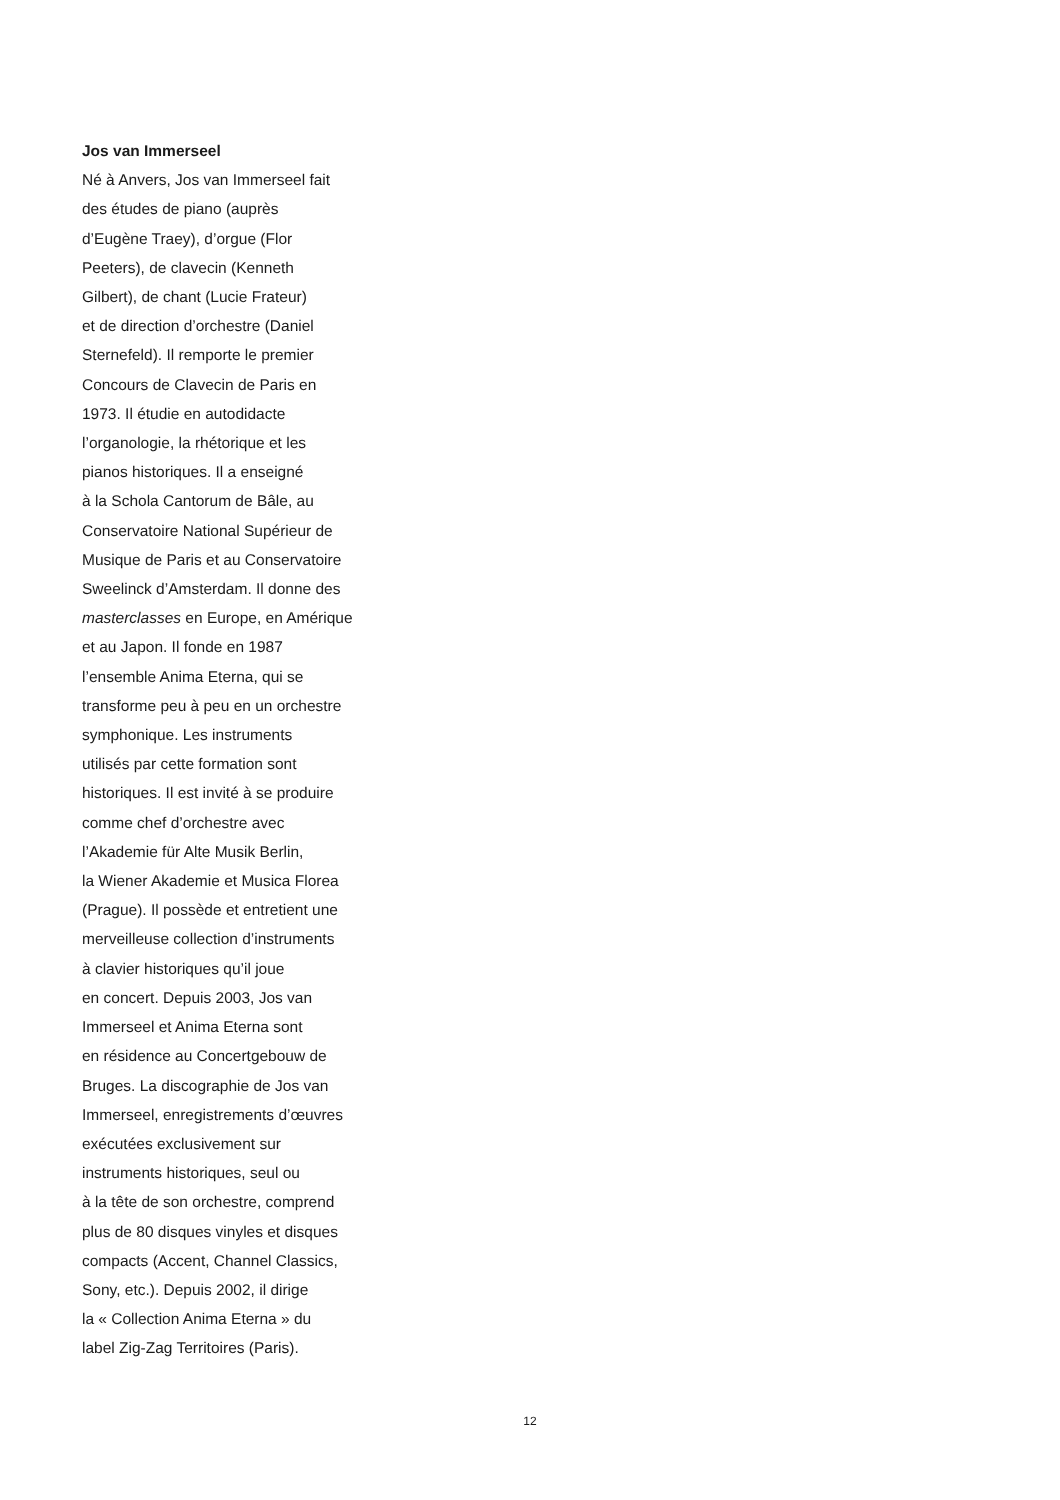Jos van Immerseel
Né à Anvers, Jos van Immerseel fait
des études de piano (auprès
d’Eugène Traey), d’orgue (Flor
Peeters), de clavecin (Kenneth
Gilbert), de chant (Lucie Frateur)
et de direction d’orchestre (Daniel
Sternefeld). Il remporte le premier
Concours de Clavecin de Paris en
1973. Il étudie en autodidacte
l’organologie, la rhétorique et les
pianos historiques. Il a enseigné
à la Schola Cantorum de Bâle, au
Conservatoire National Supérieur de
Musique de Paris et au Conservatoire
Sweelinck d’Amsterdam. Il donne des
masterclasses en Europe, en Amérique
et au Japon. Il fonde en 1987
l’ensemble Anima Eterna, qui se
transforme peu à peu en un orchestre
symphonique. Les instruments
utilisés par cette formation sont
historiques. Il est invité à se produire
comme chef d’orchestre avec
l’Akademie für Alte Musik Berlin,
la Wiener Akademie et Musica Florea
(Prague). Il possède et entretient une
merveilleuse collection d’instruments
à clavier historiques qu’il joue
en concert. Depuis 2003, Jos van
Immerseel et Anima Eterna sont
en résidence au Concertgebouw de
Bruges. La discographie de Jos van
Immerseel, enregistrements d’œuvres
exécutées exclusivement sur
instruments historiques, seul ou
à la tête de son orchestre, comprend
plus de 80 disques vinyles et disques
compacts (Accent, Channel Classics,
Sony, etc.). Depuis 2002, il dirige
la « Collection Anima Eterna » du
label Zig-Zag Territoires (Paris).
12